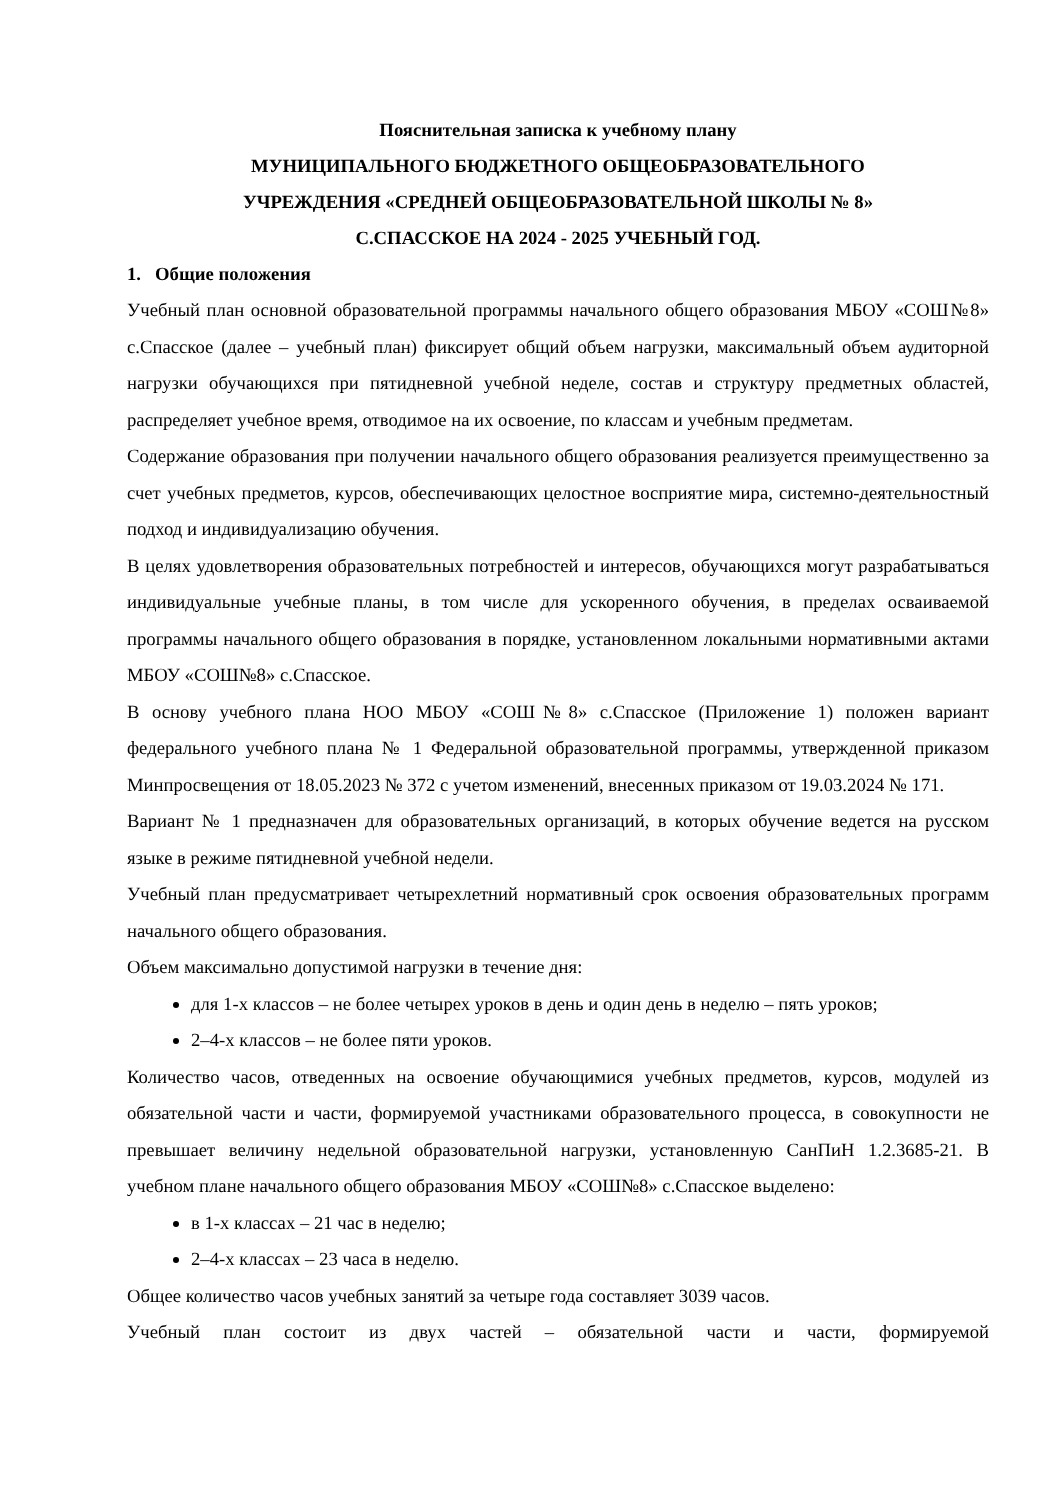Пояснительная записка к учебному плану
МУНИЦИПАЛЬНОГО БЮДЖЕТНОГО ОБЩЕОБРАЗОВАТЕЛЬНОГО
УЧРЕЖДЕНИЯ «СРЕДНЕЙ ОБЩЕОБРАЗОВАТЕЛЬНОЙ ШКОЛЫ № 8»
С.СПАССКОЕ НА 2024 - 2025 УЧЕБНЫЙ ГОД.
1. Общие положения
Учебный план основной образовательной программы начального общего образования МБОУ «СОШ№8» с.Спасское (далее – учебный план) фиксирует общий объем нагрузки, максимальный объем аудиторной нагрузки обучающихся при пятидневной учебной неделе, состав и структуру предметных областей, распределяет учебное время, отводимое на их освоение, по классам и учебным предметам.
Содержание образования при получении начального общего образования реализуется преимущественно за счет учебных предметов, курсов, обеспечивающих целостное восприятие мира, системно-деятельностный подход и индивидуализацию обучения.
В целях удовлетворения образовательных потребностей и интересов, обучающихся могут разрабатываться индивидуальные учебные планы, в том числе для ускоренного обучения, в пределах осваиваемой программы начального общего образования в порядке, установленном локальными нормативными актами МБОУ «СОШ№8» с.Спасское.
В основу учебного плана НОО МБОУ «СОШ№8» с.Спасское (Приложение 1) положен вариант федерального учебного плана № 1 Федеральной образовательной программы, утвержденной приказом Минпросвещения от 18.05.2023 № 372 с учетом изменений, внесенных приказом от 19.03.2024 № 171.
Вариант № 1 предназначен для образовательных организаций, в которых обучение ведется на русском языке в режиме пятидневной учебной недели.
Учебный план предусматривает четырехлетний нормативный срок освоения образовательных программ начального общего образования.
Объем максимально допустимой нагрузки в течение дня:
для 1-х классов – не более четырех уроков в день и один день в неделю – пять уроков;
2–4-х классов – не более пяти уроков.
Количество часов, отведенных на освоение обучающимися учебных предметов, курсов, модулей из обязательной части и части, формируемой участниками образовательного процесса, в совокупности не превышает величину недельной образовательной нагрузки, установленную СанПиН 1.2.3685-21. В учебном плане начального общего образования МБОУ «СОШ№8» с.Спасское выделено:
в 1-х классах – 21 час в неделю;
2–4-х классах – 23 часа в неделю.
Общее количество часов учебных занятий за четыре года составляет 3039 часов.
Учебный план состоит из двух частей – обязательной части и части, формируемой